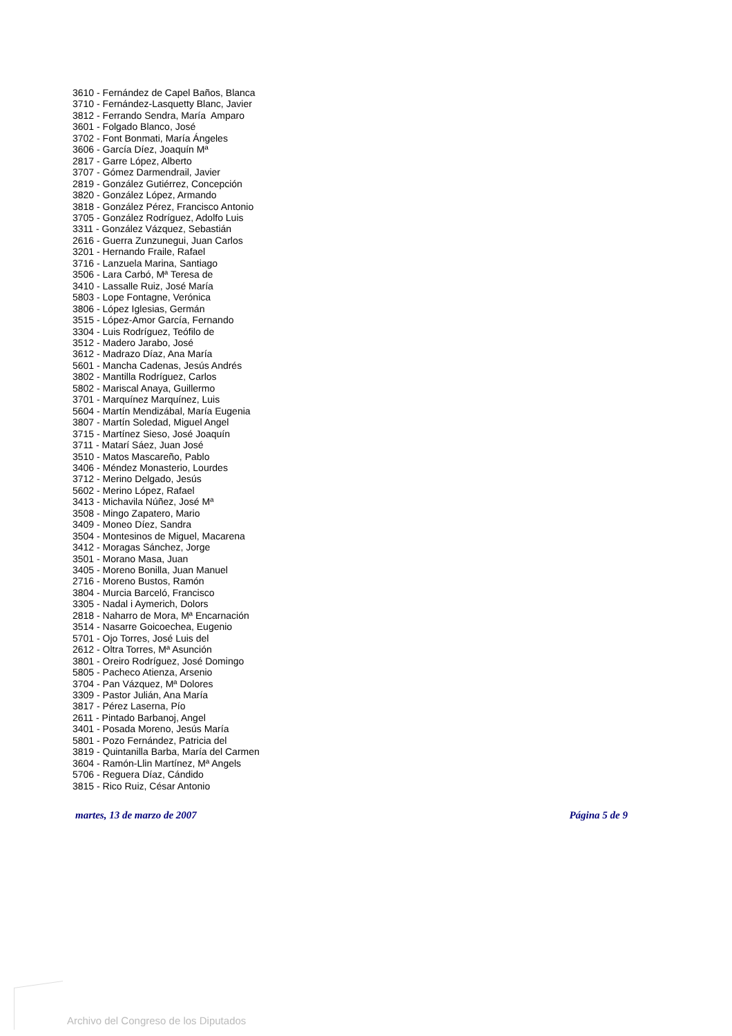3610 - Fernández de Capel Baños, Blanca
3710 - Fernández-Lasquetty Blanc, Javier
3812 - Ferrando Sendra, María Amparo
3601 - Folgado Blanco, José
3702 - Font Bonmati, María Ángeles
3606 - García Díez, Joaquín Mª
2817 - Garre López, Alberto
3707 - Gómez Darmendrail, Javier
2819 - González Gutiérrez, Concepción
3820 - González López, Armando
3818 - González Pérez, Francisco Antonio
3705 - González Rodríguez, Adolfo Luis
3311 - González Vázquez, Sebastián
2616 - Guerra Zunzunegui, Juan Carlos
3201 - Hernando Fraile, Rafael
3716 - Lanzuela Marina, Santiago
3506 - Lara Carbó, Mª Teresa de
3410 - Lassalle Ruiz, José María
5803 - Lope Fontagne, Verónica
3806 - López Iglesias, Germán
3515 - López-Amor García, Fernando
3304 - Luis Rodríguez, Teófilo de
3512 - Madero Jarabo, José
3612 - Madrazo Díaz, Ana María
5601 - Mancha Cadenas, Jesús Andrés
3802 - Mantilla Rodríguez, Carlos
5802 - Mariscal Anaya, Guillermo
3701 - Marquínez Marquínez, Luis
5604 - Martín Mendizábal, María Eugenia
3807 - Martín Soledad, Miguel Angel
3715 - Martínez Sieso, José Joaquín
3711 - Matarí Sáez, Juan José
3510 - Matos Mascareño, Pablo
3406 - Méndez Monasterio, Lourdes
3712 - Merino Delgado, Jesús
5602 - Merino López, Rafael
3413 - Michavila Núñez, José Mª
3508 - Mingo Zapatero, Mario
3409 - Moneo Díez, Sandra
3504 - Montesinos de Miguel, Macarena
3412 - Moragas Sánchez, Jorge
3501 - Morano Masa, Juan
3405 - Moreno Bonilla, Juan Manuel
2716 - Moreno Bustos, Ramón
3804 - Murcia Barceló, Francisco
3305 - Nadal i Aymerich, Dolors
2818 - Naharro de Mora, Mª Encarnación
3514 - Nasarre Goicoechea, Eugenio
5701 - Ojo Torres, José Luis del
2612 - Oltra Torres, Mª Asunción
3801 - Oreiro Rodríguez, José Domingo
5805 - Pacheco Atienza, Arsenio
3704 - Pan Vázquez, Mª Dolores
3309 - Pastor Julián, Ana María
3817 - Pérez Laserna, Pío
2611 - Pintado Barbanoj, Angel
3401 - Posada Moreno, Jesús María
5801 - Pozo Fernández, Patricia del
3819 - Quintanilla Barba, María del Carmen
3604 - Ramón-Llin Martínez, Mª Angels
5706 - Reguera Díaz, Cándido
3815 - Rico Ruiz, César Antonio
martes, 13 de marzo de 2007 Página 5 de 9
Archivo del Congreso de los Diputados